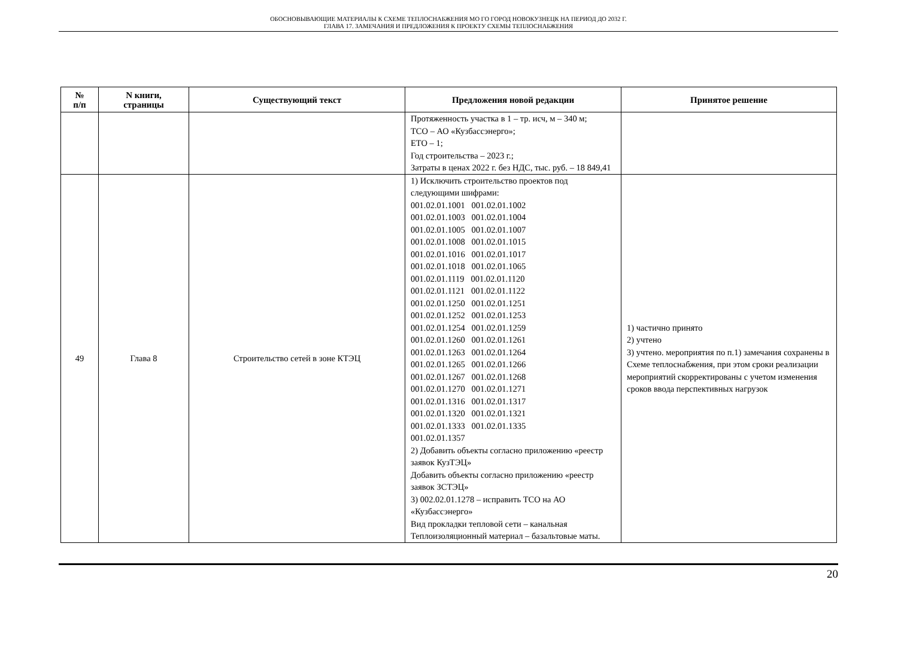ОБОСНОВЫВАЮЩИЕ МАТЕРИАЛЫ К СХЕМЕ ТЕПЛОСНАБЖЕНИЯ МО ГО ГОРОД НОВОКУЗНЕЦК НА ПЕРИОД ДО 2032 Г.
ГЛАВА 17. ЗАМЕЧАНИЯ И ПРЕДЛОЖЕНИЯ К ПРОЕКТУ СХЕМЫ ТЕПЛОСНАБЖЕНИЯ
| № п/п | N книги, страницы | Существующий текст | Предложения новой редакции | Принятое решение |
| --- | --- | --- | --- | --- |
| | | | Протяженность участка в 1 – тр. исч, м – 340 м; ТСО – АО «Кузбассэнерго»; ЕТО – 1; Год строительства – 2023 г.; Затраты в ценах 2022 г. без НДС, тыс. руб. – 18 849,41 | |
| 49 | Глава 8 | Строительство сетей в зоне КТЭЦ | 1) Исключить строительство проектов под следующими шифрами: 001.02.01.1001 001.02.01.1002 001.02.01.1003 001.02.01.1004 001.02.01.1005 001.02.01.1007 001.02.01.1008 001.02.01.1015 001.02.01.1016 001.02.01.1017 001.02.01.1018 001.02.01.1065 001.02.01.1119 001.02.01.1120 001.02.01.1121 001.02.01.1122 001.02.01.1250 001.02.01.1251 001.02.01.1252 001.02.01.1253 001.02.01.1254 001.02.01.1259 001.02.01.1260 001.02.01.1261 001.02.01.1263 001.02.01.1264 001.02.01.1265 001.02.01.1266 001.02.01.1267 001.02.01.1268 001.02.01.1270 001.02.01.1271 001.02.01.1316 001.02.01.1317 001.02.01.1320 001.02.01.1321 001.02.01.1333 001.02.01.1335 001.02.01.1357 2) Добавить объекты согласно приложению «реестр заявок КузТЭЦ» Добавить объекты согласно приложению «реестр заявок ЗСТЭЦ» 3) 002.02.01.1278 – исправить ТСО на АО «Кузбассэнерго» Вид прокладки тепловой сети – канальная Теплоизоляционный материал – базальтовые маты. | 1) частично принято 2) учтено 3) учтено. мероприятия по п.1) замечания сохранены в Схеме теплоснабжения, при этом сроки реализации мероприятий скорректированы с учетом изменения сроков ввода перспективных нагрузок |
20